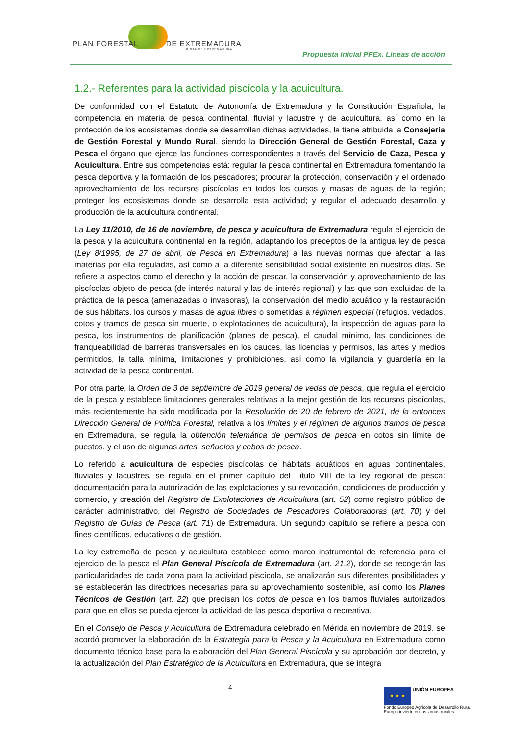PLAN FORESTAL DE EXTREMADURA
JUNTA DE EXTREMADURA
Propuesta inicial PFEx. Líneas de acción
1.2.- Referentes para la actividad piscícola y la acuicultura.
De conformidad con el Estatuto de Autonomía de Extremadura y la Constitución Española, la competencia en materia de pesca continental, fluvial y lacustre y de acuicultura, así como en la protección de los ecosistemas donde se desarrollan dichas actividades, la tiene atribuida la Consejería de Gestión Forestal y Mundo Rural, siendo la Dirección General de Gestión Forestal, Caza y Pesca el órgano que ejerce las funciones correspondientes a través del Servicio de Caza, Pesca y Acuicultura. Entre sus competencias está: regular la pesca continental en Extremadura fomentando la pesca deportiva y la formación de los pescadores; procurar la protección, conservación y el ordenado aprovechamiento de los recursos piscícolas en todos los cursos y masas de aguas de la región; proteger los ecosistemas donde se desarrolla esta actividad; y regular el adecuado desarrollo y producción de la acuicultura continental.
La Ley 11/2010, de 16 de noviembre, de pesca y acuicultura de Extremadura regula el ejercicio de la pesca y la acuicultura continental en la región, adaptando los preceptos de la antigua ley de pesca (Ley 8/1995, de 27 de abril, de Pesca en Extremadura) a las nuevas normas que afectan a las materias por ella reguladas, así como a la diferente sensibilidad social existente en nuestros días. Se refiere a aspectos como el derecho y la acción de pescar, la conservación y aprovechamiento de las piscícolas objeto de pesca (de interés natural y las de interés regional) y las que son excluidas de la práctica de la pesca (amenazadas o invasoras), la conservación del medio acuático y la restauración de sus hábitats, los cursos y masas de agua libres o sometidas a régimen especial (refugios, vedados, cotos y tramos de pesca sin muerte, o explotaciones de acuicultura), la inspección de aguas para la pesca, los instrumentos de planificación (planes de pesca), el caudal mínimo, las condiciones de franqueabilidad de barreras transversales en los cauces, las licencias y permisos, las artes y medios permitidos, la talla mínima, limitaciones y prohibiciones, así como la vigilancia y guardería en la actividad de la pesca continental.
Por otra parte, la Orden de 3 de septiembre de 2019 general de vedas de pesca, que regula el ejercicio de la pesca y establece limitaciones generales relativas a la mejor gestión de los recursos piscícolas, más recientemente ha sido modificada por la Resolución de 20 de febrero de 2021, de la entonces Dirección General de Política Forestal, relativa a los límites y el régimen de algunos tramos de pesca en Extremadura, se regula la obtención telemática de permisos de pesca en cotos sin límite de puestos, y el uso de algunas artes, señuelos y cebos de pesca.
Lo referido a acuicultura de especies piscícolas de hábitats acuáticos en aguas continentales, fluviales y lacustres, se regula en el primer capítulo del Título VIII de la ley regional de pesca: documentación para la autorización de las explotaciones y su revocación, condiciones de producción y comercio, y creación del Registro de Explotaciones de Acuicultura (art. 52) como registro público de carácter administrativo, del Registro de Sociedades de Pescadores Colaboradoras (art. 70) y del Registro de Guías de Pesca (art. 71) de Extremadura. Un segundo capítulo se refiere a pesca con fines científicos, educativos o de gestión.
La ley extremeña de pesca y acuicultura establece como marco instrumental de referencia para el ejercicio de la pesca el Plan General Piscícola de Extremadura (art. 21.2), donde se recogerán las particularidades de cada zona para la actividad piscícola, se analizarán sus diferentes posibilidades y se establecerán las directrices necesarias para su aprovechamiento sostenible, así como los Planes Técnicos de Gestión (art. 22) que precisan los cotos de pesca en los tramos fluviales autorizados para que en ellos se pueda ejercer la actividad de las pesca deportiva o recreativa.
En el Consejo de Pesca y Acuicultura de Extremadura celebrado en Mérida en noviembre de 2019, se acordó promover la elaboración de la Estrategia para la Pesca y la Acuicultura en Extremadura como documento técnico base para la elaboración del Plan General Piscícola y su aprobación por decreto, y la actualización del Plan Estratégico de la Acuicultura en Extremadura, que se integra
4
★ ★ ★ UNIÓN EUROPEA
Fondo Europeo Agrícola de Desarrollo Rural:
Europa invierte en las zonas rurales